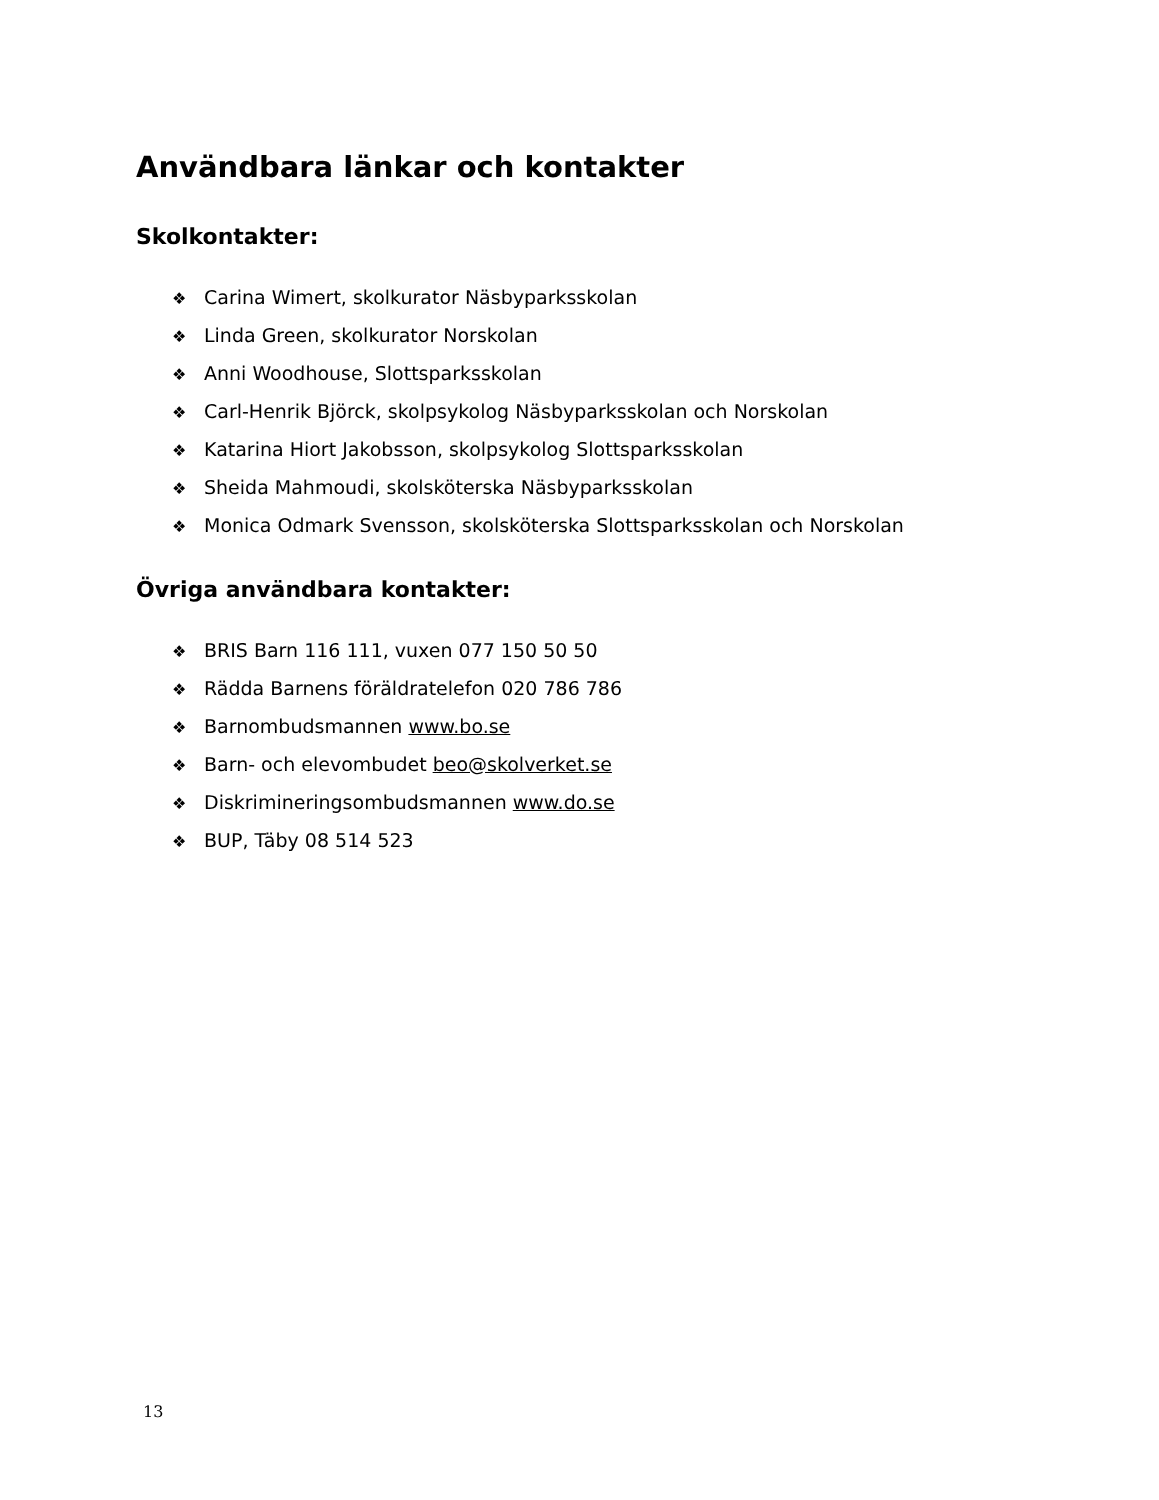Användbara länkar och kontakter
Skolkontakter:
❖ Carina Wimert, skolkurator Näsbyparksskolan
❖ Linda Green, skolkurator Norskolan
❖ Anni Woodhouse, Slottsparksskolan
❖ Carl-Henrik Björck, skolpsykolog Näsbyparksskolan och Norskolan
❖ Katarina Hiort Jakobsson, skolpsykolog Slottsparksskolan
❖ Sheida Mahmoudi, skolsköterska Näsbyparksskolan
❖ Monica Odmark Svensson, skolsköterska Slottsparksskolan och Norskolan
Övriga användbara kontakter:
❖ BRIS Barn 116 111, vuxen 077 150 50 50
❖ Rädda Barnens föräldratelefon 020 786 786
❖ Barnombudsmannen www.bo.se
❖ Barn- och elevombudet beo@skolverket.se
❖ Diskrimineringsombudsmannen www.do.se
❖ BUP, Täby 08 514 523
13